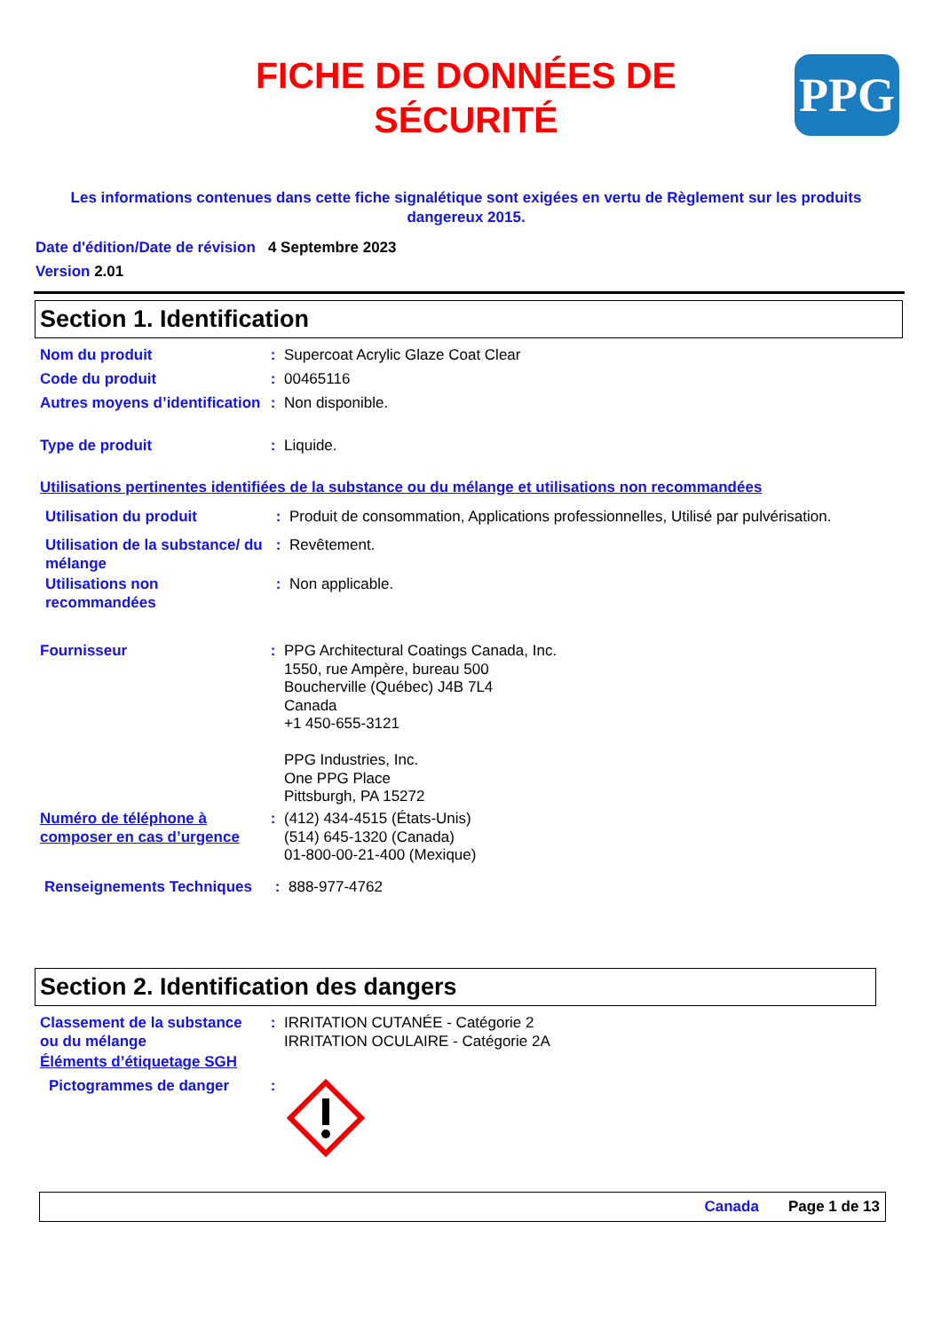FICHE DE DONNÉES DE SÉCURITÉ
PPG
Les informations contenues dans cette fiche signalétique sont exigées en vertu de Règlement sur les produits dangereux 2015.
Date d'édition/Date de révision 4 Septembre 2023
Version 2.01
Section 1. Identification
Nom du produit : Supercoat Acrylic Glaze Coat Clear
Code du produit : 00465116
Autres moyens d’identification
: Non disponible.
Type de produit : Liquide.
Utilisations pertinentes identifiées de la substance ou du mélange et utilisations non recommandées
Utilisation du produit : Produit de consommation, Applications professionnelles, Utilisé par pulvérisation.
Utilisation de la substance/ du mélange
: Revêtement.
Utilisations non recommandées
: Non applicable.
Fournisseur : PPG Architectural Coatings Canada, Inc.
1550, rue Ampère, bureau 500
Boucherville (Québec) J4B 7L4
Canada
+1 450-655-3121
PPG Industries, Inc.
One PPG Place
Pittsburgh, PA 15272
Numéro de téléphone à composer en cas d’urgence
: (412) 434-4515 (États-Unis)
(514) 645-1320 (Canada)
01-800-00-21-400 (Mexique)
Renseignements Techniques
: 888-977-4762
Section 2. Identification des dangers
Classement de la substance ou du mélange
: IRRITATION CUTANÉE - Catégorie 2
IRRITATION OCULAIRE - Catégorie 2A
Éléments d’étiquetage SGH
Pictogrammes de danger :
Canada Page 1 de 13